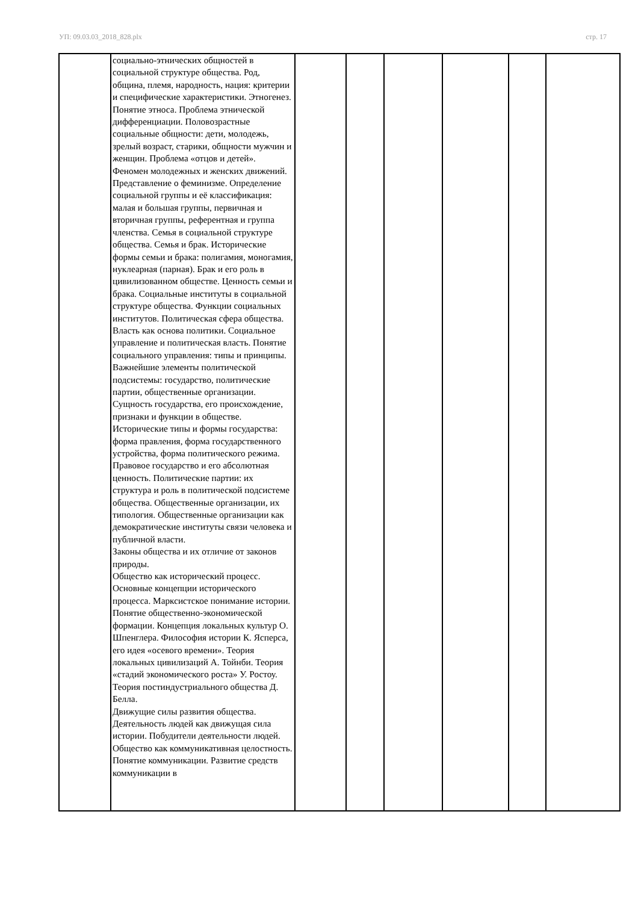УП: 09.03.03_2018_828.plx стр. 17
| | социально-этнических общностей в социальной структуре общества. Род, община, племя, народность, нация: критерии и специфические характеристики. Этногенез. Понятие этноса. Проблема этнической дифференциации. Половозрастные социальные общности: дети, молодежь, зрелый возраст, старики, общности мужчин и женщин. Проблема «отцов и детей». Феномен молодежных и женских движений. Представление о феминизме. Определение социальной группы и её классификация: малая и большая группы, первичная и вторичная группы, референтная и группа членства. Семья в социальной структуре общества. Семья и брак. Исторические формы семьи и брака: полигамия, моногамия, нуклеарная (парная). Брак и его роль в цивилизованном обществе. Ценность семьи и брака. Социальные институты в социальной структуре общества. Функции социальных институтов. Политическая сфера общества. Власть как основа политики. Социальное управление и политическая власть. Понятие социального управления: типы и принципы. Важнейшие элементы политической подсистемы: государство, политические партии, общественные организации. Сущность государства, его происхождение, признаки и функции в обществе. Исторические типы и формы государства: форма правления, форма государственного устройства, форма политического режима. Правовое государство и его абсолютная ценность. Политические партии: их структура и роль в политической подсистеме общества. Общественные организации, их типология. Общественные организации как демократические институты связи человека и публичной власти. Законы общества и их отличие от законов природы. Общество как исторический процесс. Основные концепции исторического процесса. Марксистское понимание истории. Понятие общественно-экономической формации. Концепция локальных культур О. Шпенглера. Философия истории К. Ясперса, его идея «осевого времени». Теория локальных цивилизаций А. Тойнби. Теория «стадий экономического роста» У. Ростоу. Теория постиндустриального общества Д. Белла. Движущие силы развития общества. Деятельность людей как движущая сила истории. Побудители деятельности людей. Общество как коммуникативная целостность. Понятие коммуникации. Развитие средств коммуникации в | | | | | | |